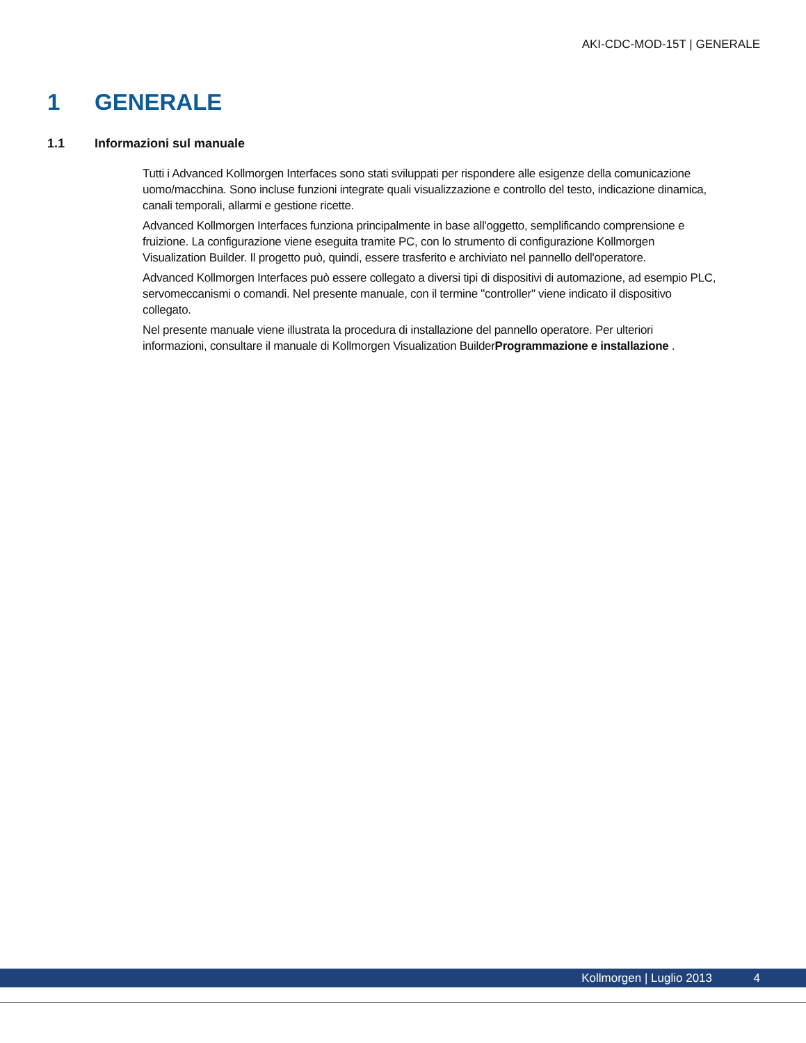AKI-CDC-MOD-15T | GENERALE
1 GENERALE
1.1 Informazioni sul manuale
Tutti i Advanced Kollmorgen Interfaces sono stati sviluppati per rispondere alle esigenze della comunicazione uomo/macchina. Sono incluse funzioni integrate quali visualizzazione e controllo del testo, indicazione dinamica, canali temporali, allarmi e gestione ricette.
Advanced Kollmorgen Interfaces funziona principalmente in base all'oggetto, semplificando comprensione e fruizione. La configurazione viene eseguita tramite PC, con lo strumento di configurazione Kollmorgen Visualization Builder. Il progetto può, quindi, essere trasferito e archiviato nel pannello dell'operatore.
Advanced Kollmorgen Interfaces può essere collegato a diversi tipi di dispositivi di automazione, ad esempio PLC, servomeccanismi o comandi. Nel presente manuale, con il termine "controller" viene indicato il dispositivo collegato.
Nel presente manuale viene illustrata la procedura di installazione del pannello operatore. Per ulteriori informazioni, consultare il manuale di Kollmorgen Visualization BuilderProgrammazione e installazione .
Kollmorgen | Luglio 2013 4